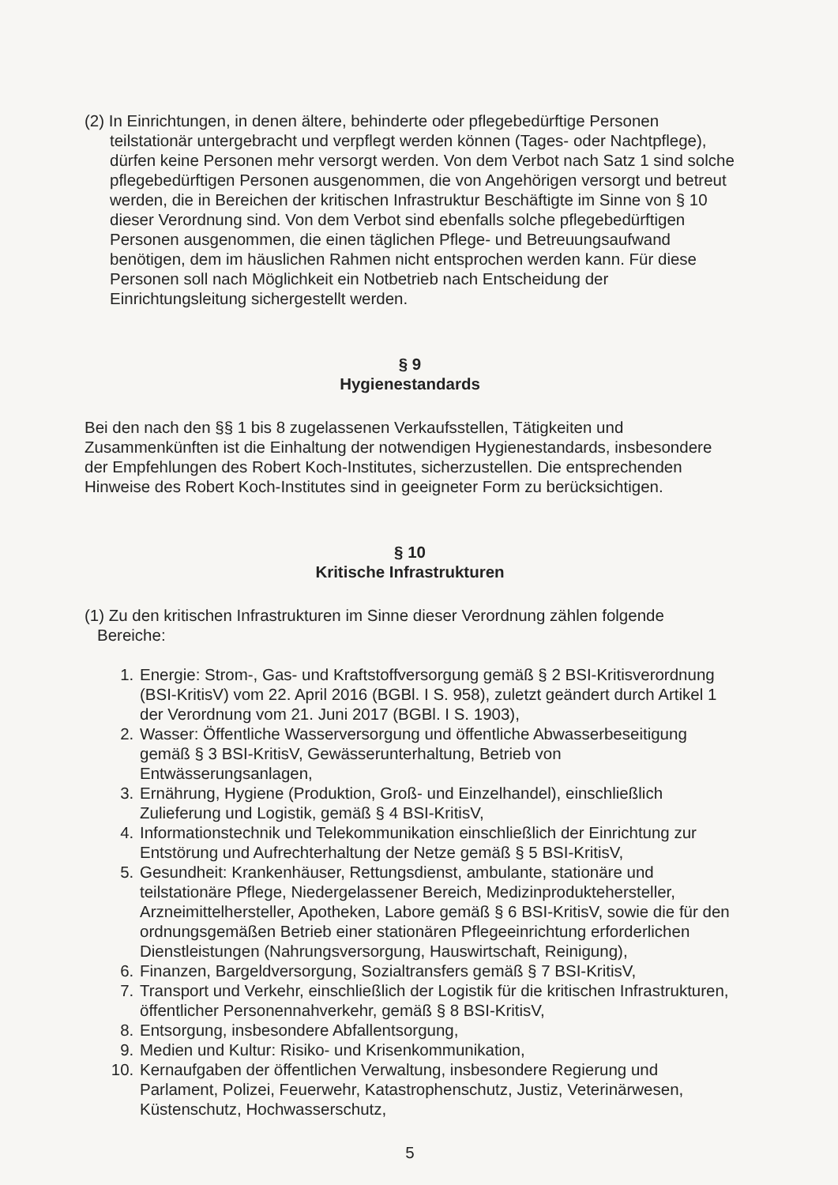(2) In Einrichtungen, in denen ältere, behinderte oder pflegebedürftige Personen teilstationär untergebracht und verpflegt werden können (Tages- oder Nachtpflege), dürfen keine Personen mehr versorgt werden. Von dem Verbot nach Satz 1 sind solche pflegebedürftigen Personen ausgenommen, die von Angehörigen versorgt und betreut werden, die in Bereichen der kritischen Infrastruktur Beschäftigte im Sinne von § 10 dieser Verordnung sind. Von dem Verbot sind ebenfalls solche pflegebedürftigen Personen ausgenommen, die einen täglichen Pflege- und Betreuungsaufwand benötigen, dem im häuslichen Rahmen nicht entsprochen werden kann. Für diese Personen soll nach Möglichkeit ein Notbetrieb nach Entscheidung der Einrichtungsleitung sichergestellt werden.
§ 9
Hygienestandards
Bei den nach den §§ 1 bis 8 zugelassenen Verkaufsstellen, Tätigkeiten und Zusammenkünften ist die Einhaltung der notwendigen Hygienestandards, insbesondere der Empfehlungen des Robert Koch-Institutes, sicherzustellen. Die entsprechenden Hinweise des Robert Koch-Institutes sind in geeigneter Form zu berücksichtigen.
§ 10
Kritische Infrastrukturen
(1) Zu den kritischen Infrastrukturen im Sinne dieser Verordnung zählen folgende Bereiche:
1. Energie: Strom-, Gas- und Kraftstoffversorgung gemäß § 2 BSI-Kritisverordnung (BSI-KritisV) vom 22. April 2016 (BGBl. I S. 958), zuletzt geändert durch Artikel 1 der Verordnung vom 21. Juni 2017 (BGBl. I S. 1903),
2. Wasser: Öffentliche Wasserversorgung und öffentliche Abwasserbeseitigung gemäß § 3 BSI-KritisV, Gewässerunterhaltung, Betrieb von Entwässerungsanlagen,
3. Ernährung, Hygiene (Produktion, Groß- und Einzelhandel), einschließlich Zulieferung und Logistik, gemäß § 4 BSI-KritisV,
4. Informationstechnik und Telekommunikation einschließlich der Einrichtung zur Entstörung und Aufrechterhaltung der Netze gemäß § 5 BSI-KritisV,
5. Gesundheit: Krankenhäuser, Rettungsdienst, ambulante, stationäre und teilstationäre Pflege, Niedergelassener Bereich, Medizinproduktehersteller, Arzneimittelhersteller, Apotheken, Labore gemäß § 6 BSI-KritisV, sowie die für den ordnungsgemäßen Betrieb einer stationären Pflegeeinrichtung erforderlichen Dienstleistungen (Nahrungsversorgung, Hauswirtschaft, Reinigung),
6. Finanzen, Bargeldversorgung, Sozialtransfers gemäß § 7 BSI-KritisV,
7. Transport und Verkehr, einschließlich der Logistik für die kritischen Infrastrukturen, öffentlicher Personennahverkehr, gemäß § 8 BSI-KritisV,
8. Entsorgung, insbesondere Abfallentsorgung,
9. Medien und Kultur: Risiko- und Krisenkommunikation,
10. Kernaufgaben der öffentlichen Verwaltung, insbesondere Regierung und Parlament, Polizei, Feuerwehr, Katastrophenschutz, Justiz, Veterinärwesen, Küstenschutz, Hochwasserschutz,
5